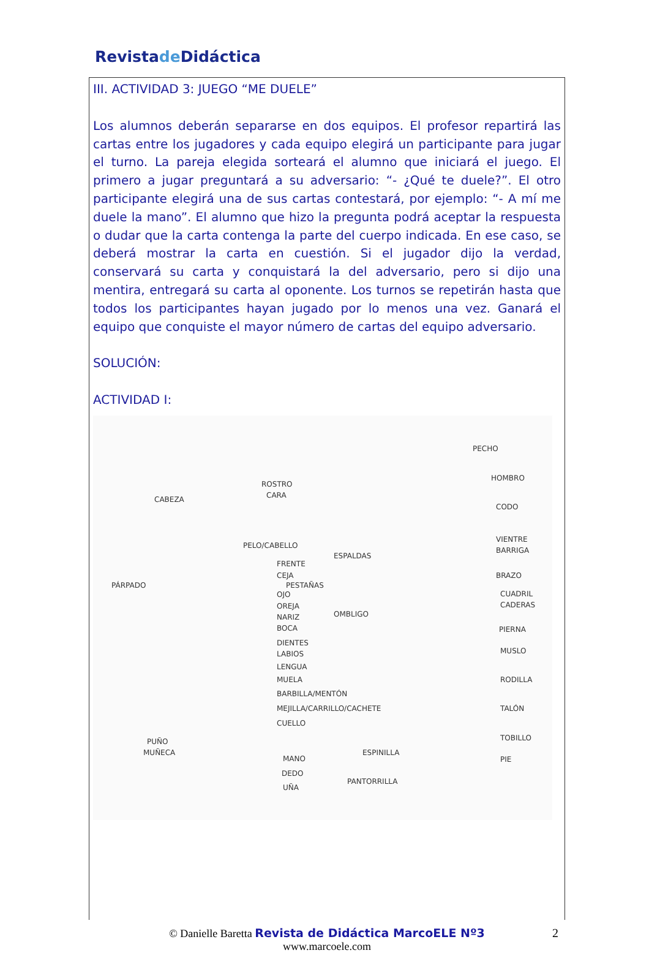Revistade Didáctica
III. ACTIVIDAD 3: JUEGO “ME DUELE”
Los alumnos deberán separarse en dos equipos. El profesor repartirá las cartas entre los jugadores y cada equipo elegirá un participante para jugar el turno. La pareja elegida sorteará el alumno que iniciará el juego. El primero a jugar preguntará a su adversario: “- ¿Qué te duele?”. El otro participante elegirá una de sus cartas contestará, por ejemplo: “- A mí me duele la mano”. El alumno que hizo la pregunta podrá aceptar la respuesta o dudar que la carta contenga la parte del cuerpo indicada. En ese caso, se deberá mostrar la carta en cuestión. Si el jugador dijo la verdad, conservará su carta y conquistará la del adversario, pero si dijo una mentira, entregará su carta al oponente. Los turnos se repetirán hasta que todos los participantes hayan jugado por lo menos una vez. Ganará el equipo que conquiste el mayor número de cartas del equipo adversario.
SOLUCIÓN:
ACTIVIDAD I:
PECHO
HOMBRO
CABEZA
ROSTRO
CARA
CODO
VIENTRE
BARRIGA
PELO/CABELLO
ESPALDAS
FRENTE
CEJA BRAZO
PÁRPADO PESTAÑAS
OJO CUADRIL
CADERAS OREJA
NARIZ OMBLIGO
BOCA PIERNA
DIENTES
LABIOS MUSLO
LENGUA
MUELA RODILLA
BARBILLA/MENTÓN
MEJILLA/CARRILLO/CACHETE TALÓN
CUELLO
TOBILLO PUÑO
MUÑECA ESPINILLA
MANO PIE
DEDO
PANTORRILLA
UÑA
© Danielle Baretta Revista de Didáctica MarcoELE Nº3
www.marcoele.com
2